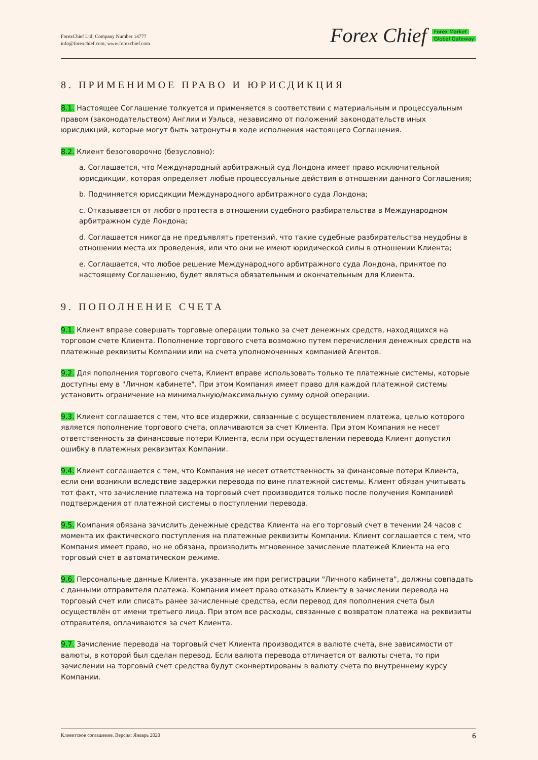ForexChief Ltd; Company Number 14777
info@forexchief.com; www.forexchief.com
Forex Chief
Forex Market
Global Gateway
8. ПРИМЕНИМОЕ ПРАВО И ЮРИСДИКЦИЯ
8.1. Настоящее Соглашение толкуется и применяется в соответствии с материальным и процессуальным правом (законодательством) Англии и Уэльса, независимо от положений законодательств иных юрисдикций, которые могут быть затронуты в ходе исполнения настоящего Соглашения.
8.2. Клиент безоговорочно (безусловно):
a. Соглашается, что Международный арбитражный суд Лондона имеет право исключительной юрисдикции, которая определяет любые процессуальные действия в отношении данного Соглашения;
b. Подчиняется юрисдикции Международного арбитражного суда Лондона;
c. Отказывается от любого протеста в отношении судебного разбирательства в Международном арбитражном суде Лондона;
d. Соглашается никогда не предъявлять претензий, что такие судебные разбирательства неудобны в отношении места их проведения, или что они не имеют юридической силы в отношении Клиента;
e. Соглашается, что любое решение Международного арбитражного суда Лондона, принятое по настоящему Соглашению, будет являться обязательным и окончательным для Клиента.
9. ПОПОЛНЕНИЕ СЧЕТА
9.1. Клиент вправе совершать торговые операции только за счет денежных средств, находящихся на торговом счете Клиента. Пополнение торгового счета возможно путем перечисления денежных средств на платежные реквизиты Компании или на счета уполномоченных компанией Агентов.
9.2. Для пополнения торгового счета, Клиент вправе использовать только те платежные системы, которые доступны ему в "Личном кабинете". При этом Компания имеет право для каждой платежной системы установить ограничение на минимальную/максимальную сумму одной операции.
9.3. Клиент соглашается с тем, что все издержки, связанные с осуществлением платежа, целью которого является пополнение торгового счета, оплачиваются за счет Клиента. При этом Компания не несет ответственность за финансовые потери Клиента, если при осуществлении перевода Клиент допустил ошибку в платежных реквизитах Компании.
9.4. Клиент соглашается с тем, что Компания не несет ответственность за финансовые потери Клиента, если они возникли вследствие задержки перевода по вине платежной системы. Клиент обязан учитывать тот факт, что зачисление платежа на торговый счет производится только после получения Компанией подтверждения от платежной системы о поступлении перевода.
9.5. Компания обязана зачислить денежные средства Клиента на его торговый счет в течении 24 часов с момента их фактического поступления на платежные реквизиты Компании. Клиент соглашается с тем, что Компания имеет право, но не обязана, производить мгновенное зачисление платежей Клиента на его торговый счет в автоматическом режиме.
9.6. Персональные данные Клиента, указанные им при регистрации "Личного кабинета", должны совпадать с данными отправителя платежа. Компания имеет право отказать Клиенту в зачислении перевода на торговый счет или списать ранее зачисленные средства, если перевод для пополнения счета был осуществлён от имени третьего лица. При этом все расходы, связанные с возвратом платежа на реквизиты отправителя, оплачиваются за счет Клиента.
9.7. Зачисление перевода на торговый счет Клиента производится в валюте счета, вне зависимости от валюты, в которой был сделан перевод. Если валюта перевода отличается от валюты счета, то при зачислении на торговый счет средства будут сконвертированы в валюту счета по внутреннему курсу Компании.
Клиентское соглашение. Версия: Январь 2020 6